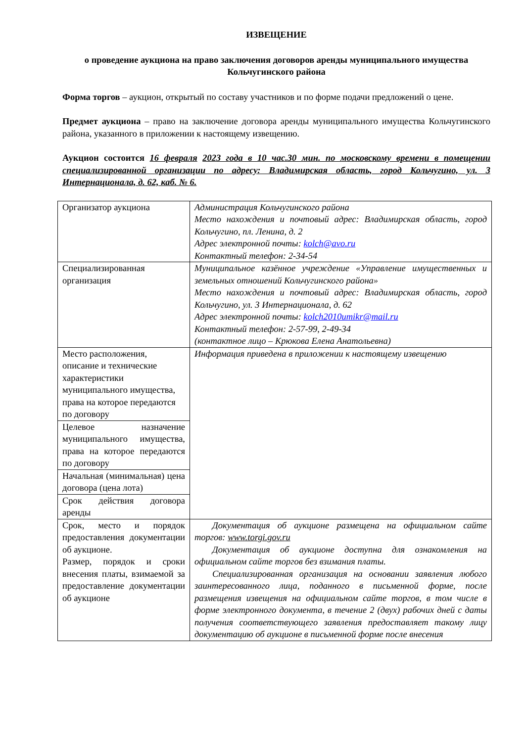ИЗВЕЩЕНИЕ
о проведение аукциона на право заключения договоров аренды муниципального имущества Кольчугинского района
Форма торгов – аукцион, открытый по составу участников и по форме подачи предложений о цене.
Предмет аукциона – право на заключение договора аренды муниципального имущества Кольчугинского района, указанного в приложении к настоящему извещению.
Аукцион состоится 16 февраля 2023 года в 10 час.30 мин. по московскому времени в помещении специализированной организации по адресу: Владимирская область, город Кольчугино, ул. 3 Интернационала, д. 62, каб. № 6.
| Организатор аукциона | Администрация Кольчугинского района Место нахождения и почтовый адрес: Владимирская область, город Кольчугино, пл. Ленина, д. 2 Адрес электронной почты: kolch@avo.ru Контактный телефон: 2-34-54 |
| Специализированная организация | Муниципальное казённое учреждение «Управление имущественных и земельных отношений Кольчугинского района» Место нахождения и почтовый адрес: Владимирская область, город Кольчугино, ул. 3 Интернационала, д. 62 Адрес электронной почты: kolch2010umikr@mail.ru Контактный телефон: 2-57-99, 2-49-34 (контактное лицо – Крюкова Елена Анатольевна) |
| Место расположения, описание и технические характеристики муниципального имущества, права на которое передаются по договору | Информация приведена в приложении к настоящему извещению |
| Целевое назначение муниципального имущества, права на которое передаются по договору | |
| Начальная (минимальная) цена договора (цена лота) | |
| Срок действия договора аренды | |
| Срок, место и порядок предоставления документации об аукционе. Размер, порядок и сроки внесения платы, взимаемой за предоставление документации об аукционе | Документация об аукционе размещена на официальном сайте торгов: www.torgi.gov.ru Документация об аукционе доступна для ознакомления на официальном сайте торгов без взимания платы. Специализированная организация на основании заявления любого заинтересованного лица, поданного в письменной форме, после размещения извещения на официальном сайте торгов, в том числе в форме электронного документа, в течение 2 (двух) рабочих дней с даты получения соответствующего заявления предоставляет такому лицу документацию об аукционе в письменной форме после внесения |